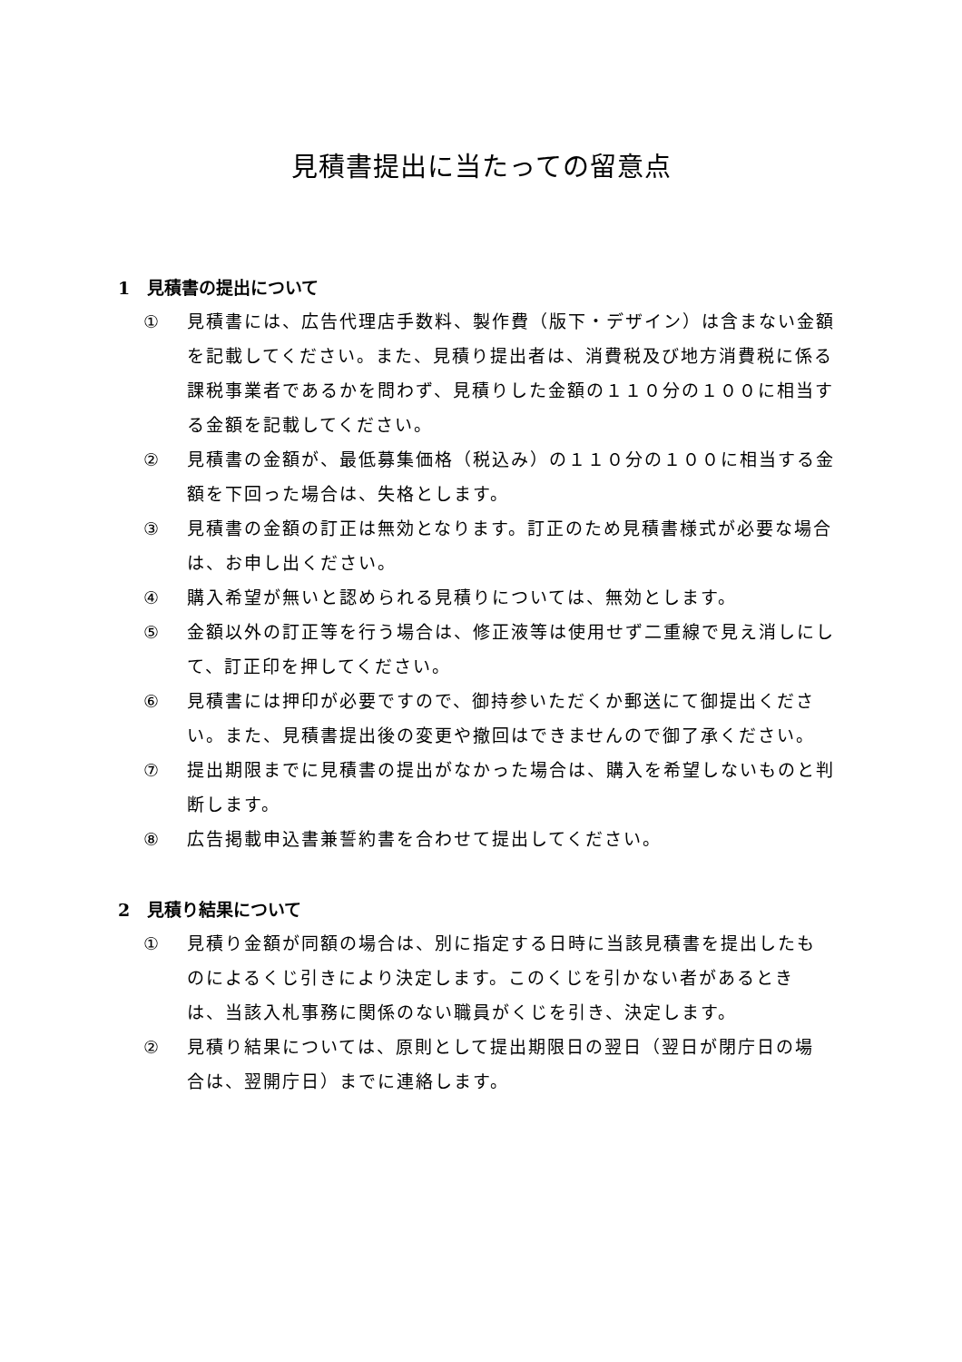見積書提出に当たっての留意点
1　見積書の提出について
① 見積書には、広告代理店手数料、製作費（版下・デザイン）は含まない金額を記載してください。また、見積り提出者は、消費税及び地方消費税に係る課税事業者であるかを問わず、見積りした金額の１１０分の１００に相当する金額を記載してください。
② 見積書の金額が、最低募集価格（税込み）の１１０分の１００に相当する金額を下回った場合は、失格とします。
③ 見積書の金額の訂正は無効となります。訂正のため見積書様式が必要な場合は、お申し出ください。
④ 購入希望が無いと認められる見積りについては、無効とします。
⑤ 金額以外の訂正等を行う場合は、修正液等は使用せず二重線で見え消しにして、訂正印を押してください。
⑥ 見積書には押印が必要ですので、御持参いただくか郵送にて御提出ください。また、見積書提出後の変更や撤回はできませんので御了承ください。
⑦ 提出期限までに見積書の提出がなかった場合は、購入を希望しないものと判断します。
⑧ 広告掲載申込書兼誓約書を合わせて提出してください。
2　見積り結果について
① 見積り金額が同額の場合は、別に指定する日時に当該見積書を提出したものによるくじ引きにより決定します。このくじを引かない者があるときは、当該入札事務に関係のない職員がくじを引き、決定します。
② 見積り結果については、原則として提出期限日の翌日（翌日が閉庁日の場合は、翌開庁日）までに連絡します。